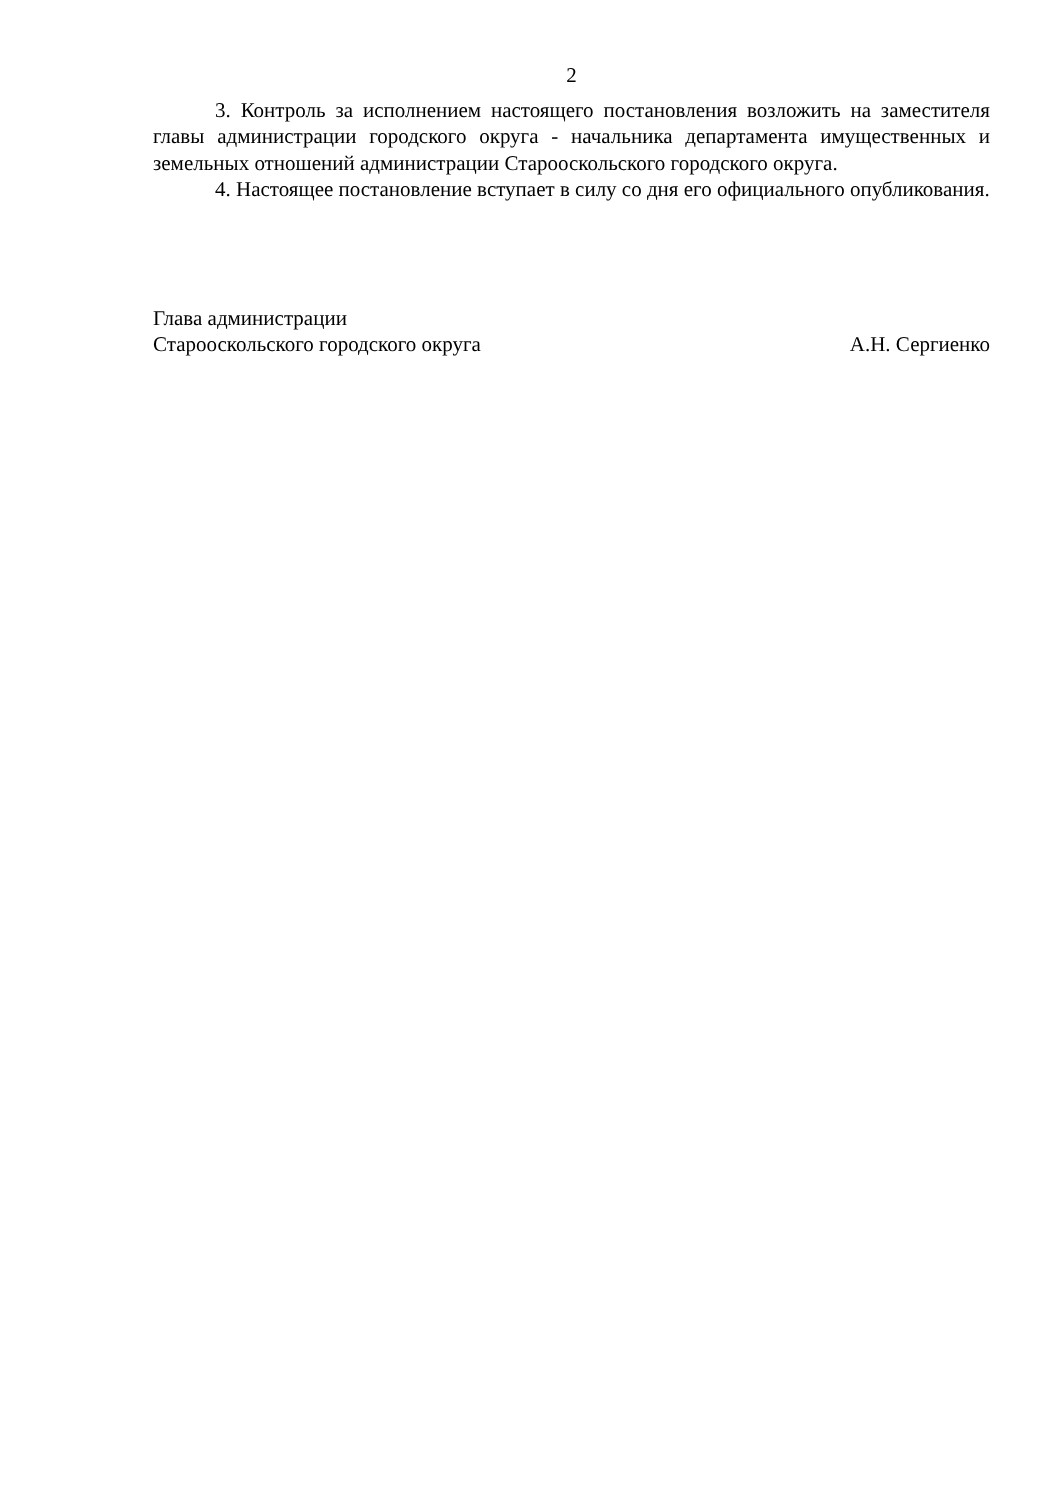2
3. Контроль за исполнением настоящего постановления возложить на заместителя главы администрации городского округа - начальника департамента имущественных и земельных отношений администрации Старооскольского городского округа.
4. Настоящее постановление вступает в силу со дня его официального опубликования.
Глава администрации
Старооскольского городского округа А.Н. Сергиенко